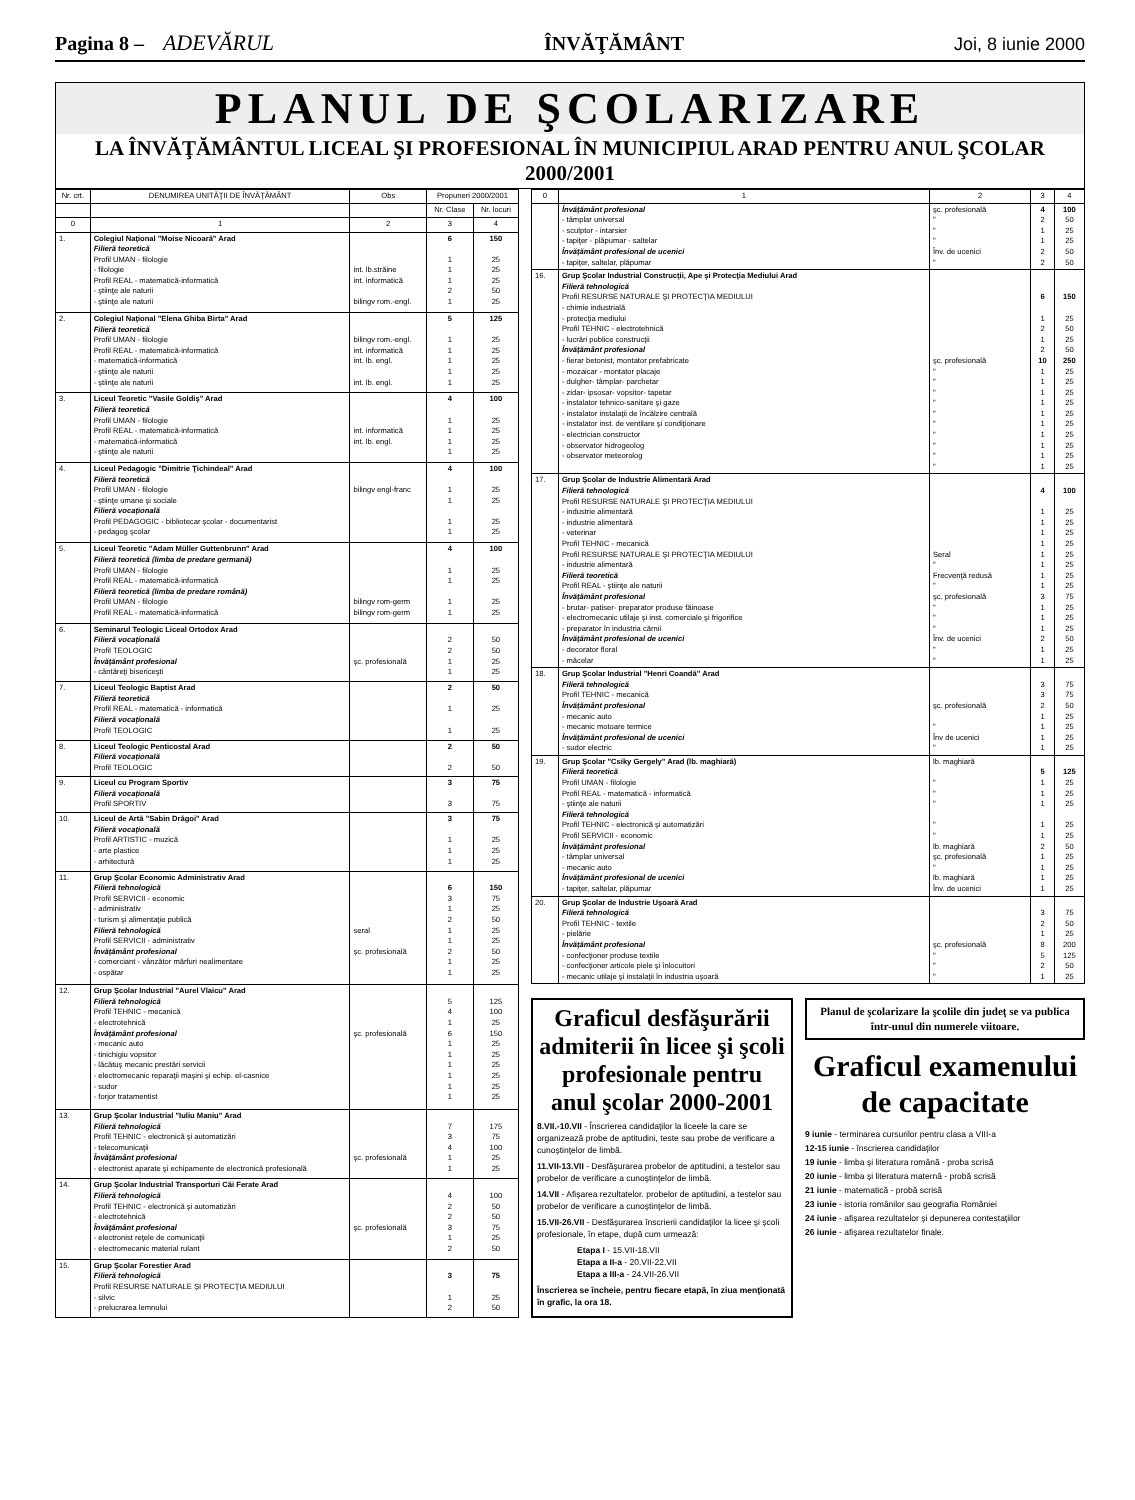Pagina 8 – ADEVĂRUL ÎNVĂŢĂMÂNT Joi, 8 iunie 2000
PLANUL DE ŞCOLARIZARE
LA ÎNVĂŢĂMÂNTUL LICEAL ŞI PROFESIONAL ÎN MUNICIPIUL ARAD PENTRU ANUL ŞCOLAR 2000/2001
| Nr. crt. | DENUMIREA UNITĂŢII DE ÎNVĂŢĂMÂNT | Obs | Propuneri 2000/2001 | |
| --- | --- | --- | --- | --- |
| | | | Nr. Clase | Nr. locuri |
| 0 | 1 | 2 | 3 | 4 |
| 1. | Colegiul Naţional "Moise Nicoară" Arad Filieră teoretică Profil UMAN - filologie - filologie Profil REAL - matematică-informatică - ştiinţe ale naturii - ştiinţe ale naturii | int. lb.străine int. informatică bilingv rom.-engl. | 6 1 1 1 2 1 | 150 25 25 25 50 25 |
| 2. | Colegiul Naţional "Elena Ghiba Birta" Arad Filieră teoretică Profil UMAN - filologie Profil REAL - matematică-informatică - matematică-informatică - ştiinţe ale naturii - ştiinţe ale naturii | bilingv rom.-engl. int. informatică int. lb. engl. int. lb. engl. | 5 1 1 1 1 1 | 125 25 25 25 25 25 |
| 3. | Liceul Teoretic "Vasile Goldiş" Arad Filieră teoretică Profil UMAN - filologie Profil REAL - matematică-informatică - matematică-informatică - ştiinţe ale naturii | int. informatică int. lb. engl. | 4 1 1 1 1 | 100 25 25 25 25 |
| 4. | Liceul Pedagogic "Dimitrie Ţichindeal" Arad Filieră teoretică Profil UMAN - filologie - ştiinţe umane şi sociale Filieră vocaţională Profil PEDAGOGIC - bibliotecar şcolar - documentarist - pedagog şcolar | bilingv engl-franc | 4 1 1 1 1 | 100 25 25 25 25 |
| 5. | Liceul Teoretic "Adam Müller Guttenbrunn" Arad Filieră teoretică (limba de predare germană) Profil UMAN - filologie Profil REAL - matematică-informatică Filieră teoretică (limba de predare română) Profil UMAN - filologie Profil REAL - matematică-informatică | bilingv rom-germ bilingv rom-germ | 4 1 1 1 1 | 100 25 25 25 25 |
| 6. | Seminarul Teologic Liceal Ortodox Arad Filieră vocaţională Profil TEOLOGIC Învăţământ profesional - cântăreţi bisericeşti | şc. profesională | 2 2 1 1 | 50 50 25 25 |
| 7. | Liceul Teologic Baptist Arad Filieră teoretică Profil REAL - matematică - informatică Filieră vocaţională Profil TEOLOGIC | | 2 1 1 | 50 25 25 |
| 8. | Liceul Teologic Penticostal Arad Filieră vocaţională Profil TEOLOGIC | | 2 2 | 50 50 |
| 9. | Liceul cu Program Sportiv Filieră vocaţională Profil SPORTIV | | 3 3 | 75 75 |
| 10. | Liceul de Artă "Sabin Drăgoi" Arad Filieră vocaţională Profil ARTISTIC - muzică - arte plastice - arhitectură | | 3 1 1 1 | 75 25 25 25 |
| 11. | Grup Şcolar Economic Administrativ Arad Filieră tehnologică Profil SERVICII - economic - administrativ - turism şi alimentaţie publică Filieră tehnologică Profil SERVICII - administrativ Învăţământ profesional - comerciant - vânzător mărfuri nealimentare - ospătar | seral şc. profesională | 6 3 1 2 1 1 2 1 1 | 150 75 25 50 25 25 50 25 25 |
| 12. | Grup Şcolar Industrial "Aurel Vlaicu" Arad Filieră tehnologică Profil TEHNIC - mecanică - electrotehnică Învăţământ profesional - mecanic auto - tinichigiu vopsitor - lăcătuş mecanic prestări servicii - electromecanic reparaţii maşini şi echip. el-casnice - sudor - forjor tratamentist | şc. profesională | 5 4 1 6 1 1 1 1 1 1 | 125 100 25 150 25 25 25 25 25 25 |
| 13. | Grup Şcolar Industrial "Iuliu Maniu" Arad Filieră tehnologică Profil TEHNIC - electronică şi automatizări - telecomunicaţii Învăţământ profesional - electronist aparate şi echipamente de electronică profesională | şc. profesională | 7 3 4 1 1 | 175 75 100 25 25 |
| 14. | Grup Şcolar Industrial Transporturi Căi Ferate Arad Filieră tehnologică Profil TEHNIC - electronică şi automatizări - electrotehnică Învăţământ profesional - electronist reţele de comunicaţii - electromecanic material rulant | şc. profesională | 4 2 2 3 1 2 | 100 50 50 75 25 50 |
| 15. | Grup Şcolar Forestier Arad Filieră tehnologică Profil RESURSE NATURALE ŞI PROTECŢIA MEDIULUI - silvic - prelucrarea lemnului | | 3 1 2 | 75 25 50 |
| 0 | 1 | 2 | 3 | 4 |
| --- | --- | --- | --- | --- |
| | Învăţământ profesional - tâmplar universal - sculptor - intarsier - tapiţer - plăpumar - saltelar Învăţământ profesional de ucenici - tapiţer, saltelar, plăpumar | şc. profesională " " " Înv. de ucenici " | 4 2 1 1 2 2 | 100 50 25 25 50 50 |
| 16. | Grup Şcolar Industrial Construcţii, Ape şi Protecţia Mediului Arad Filieră tehnologică Profil RESURSE NATURALE ŞI PROTECŢIA MEDIULUI - chimie industrială - protecţia mediului Profil TEHNIC - electrotehnică - lucrări publice construcţii Învăţământ profesional - fierar betonist, montator prefabricate - mozaicar - montator placaje - dulgher- tâmplar- parchetar - zidar- ipsosar- vopsitor- tapetar - instalator tehnico-sanitare şi gaze - instalator instalaţii de încălzire centrală - instalator inst. de ventilare şi condiţionare - electrician constructor - observator hidrogeolog - observator meteorolog | şc. profesională " " " " " " " " " " | 6 1 2 1 2 10 1 1 1 1 1 1 1 1 1 1 | 150 25 50 25 50 250 25 25 25 25 25 25 25 25 25 25 |
| 17. | Grup Şcolar de Industrie Alimentară Arad Filieră tehnologică Profil RESURSE NATURALE ŞI PROTECŢIA MEDIULUI - industrie alimentară - industrie alimentară - veterinar Profil TEHNIC - mecanică Profil RESURSE NATURALE ŞI PROTECŢIA MEDIULUI - industrie alimentară Filieră teoretică Profil REAL - ştiinţe ale naturii Învăţământ profesional - brutar- patiser- preparator produse făinoase - electromecanic utilaje şi inst. comerciale şi frigorifice - preparator în industria cărnii Învăţământ profesional de ucenici - decorator floral - măcelar | Seral " Frecvenţă redusă " şc. profesională " " " Înv. de ucenici " " | 4 1 1 1 1 1 1 1 1 3 1 1 1 2 1 1 | 100 25 25 25 25 25 25 25 25 75 25 25 25 50 25 25 |
| 18. | Grup Şcolar Industrial "Henri Coandă" Arad Filieră tehnologică Profil TEHNIC - mecanică Învăţământ profesional - mecanic auto - mecanic motoare termice Învăţământ profesional de ucenici - sudor electric | şc. profesională " Înv de ucenici " | 3 3 2 1 1 1 1 | 75 75 50 25 25 25 25 |
| 19. | Grup Şcolar "Csiky Gergely" Arad (lb. maghiară) Filieră teoretică Profil UMAN - filologie Profil REAL - matematică - informatică - ştiinţe ale naturii Filieră tehnologică Profil TEHNIC - electronică şi automatizări Profil SERVICII - economic Învăţământ profesional - tâmplar universal - mecanic auto Învăţământ profesional de ucenici - tapiţer, saltelar, plăpumar | lb. maghiară " " " " " lb. maghiară şc. profesională " lb. maghiară Înv. de ucenici | 5 1 1 1 1 1 2 1 1 1 1 | 125 25 25 25 25 25 50 25 25 25 25 |
| 20. | Grup Şcolar de Industrie Uşoară Arad Filieră tehnologică Profil TEHNIC - textile - pielărie Învăţământ profesional - confecţioner produse textile - confecţioner articole piele şi înlocuitori - mecanic utilaje şi instalaţii în industria uşoară | şc. profesională " " " | 3 2 1 8 5 2 1 | 75 50 25 200 125 50 25 |
Graficul desfăşurării admiterii în licee şi şcoli profesionale pentru anul şcolar 2000-2001
8.VII.-10.VII - Înscrierea candidaţilor la liceele la care se organizează probe de aptitudini, teste sau probe de verificare a cunoştinţelor de limbă.
11.VII-13.VII - Desfăşurarea probelor de aptitudini, a testelor sau probelor de verificare a cunoştinţelor de limbă.
14.VII - Afişarea rezultatelor. probelor de aptitudini, a testelor sau probelor de verificare a cunoştinţelor de limbă.
15.VII-26.VII - Desfăşurarea înscrierii candidaţilor la licee şi şcoli profesionale, în etape, după cum urmează:
Etapa I - 15.VII-18.VII
Etapa a II-a - 20.VII-22.VII
Etapa a III-a - 24.VII-26.VII
Înscrierea se încheie, pentru fiecare etapă, în ziua menţionată în grafic, la ora 18.
Planul de şcolarizare la şcolile din judeţ se va publica într-unul din numerele viitoare.
Graficul examenului de capacitate
9 iunie - terminarea cursurilor pentru clasa a VIII-a
12-15 iunie - înscrierea candidaţilor
19 iunie - limba şi literatura română - proba scrisă
20 iunie - limba şi literatura maternă - probă scrisă
21 iunie - matematică - probă scrisă
23 iunie - istoria românilor sau geografia României
24 iunie - afişarea rezultatelor şi depunerea contestaţiilor
26 iunie - afişarea rezultatelor finale.